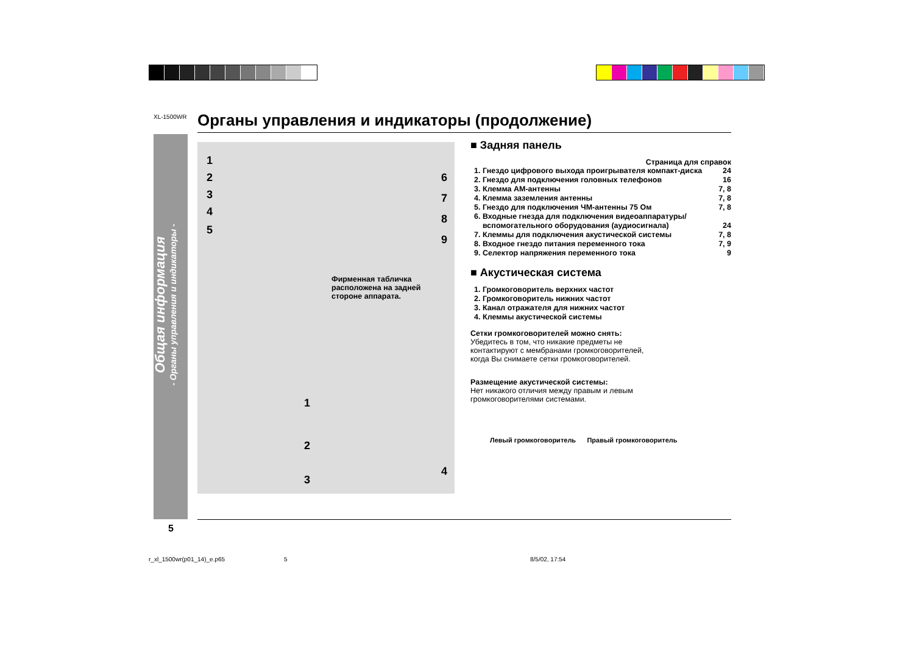XL-1500WR Органы управления и индикаторы (продолжение)
Общая информация
- Органы управления и индикаторы -
1
2
3
4
5
6
7
8
9
Фирменная табличка расположена на задней стороне аппарата.
1
2
3
4
■ Задняя панель
Страница для справок
1. Гнездо цифрового выхода проигрывателя компакт-диска 24
2. Гнездо для подключения головных телефонов 16
3. Клемма AM-антенны 7, 8
4. Клемма заземления антенны 7, 8
5. Гнездо для подключения ЧМ-антенны 75 Ом 7, 8
6. Входные гнезда для подключения видеоаппаратуры/ вспомогательного оборудования (аудиосигнала) 24
7. Клеммы для подключения акустической системы 7, 8
8. Входное гнездо питания переменного тока 7, 9
9. Селектор напряжения переменного тока 9
■ Акустическая система
1. Громкоговоритель верхних частот
2. Громкоговоритель нижних частот
3. Канал отражателя для нижних частот
4. Клеммы акустической системы
Сетки громкоговорителей можно снять:
Убедитесь в том, что никакие предметы не контактируют с мембранами громкоговорителей, когда Вы снимаете сетки громкоговорителей.
Размещение акустической системы:
Нет никакого отличия между правым и левым громкоговорителями системами.
Левый громкоговоритель Правый громкоговоритель
5
r_xl_1500wr(p01_14)_e.p65 5 8/5/02, 17:54